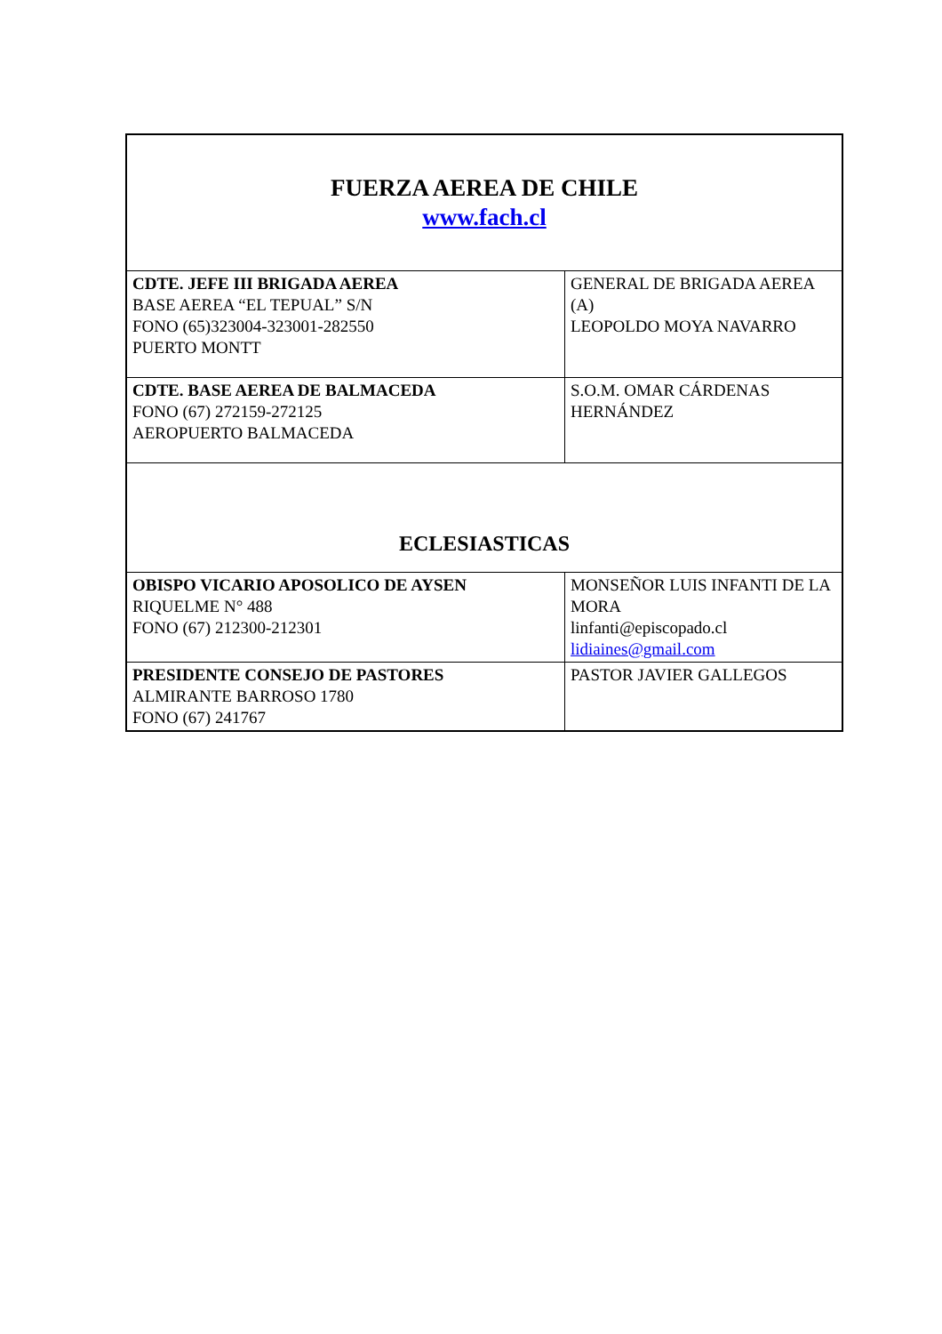| FUERZA AEREA DE CHILE www.fach.cl | |
| CDTE. JEFE III BRIGADA AEREA BASE AEREA “EL TEPUAL” S/N FONO (65)323004-323001-282550 PUERTO MONTT | GENERAL DE BRIGADA AEREA (A) LEOPOLDO MOYA NAVARRO |
| CDTE. BASE AEREA DE BALMACEDA FONO (67) 272159-272125 AEROPUERTO BALMACEDA | S.O.M. OMAR CÁRDENAS HERNÁNDEZ |
| ECLESIASTICAS | |
| OBISPO VICARIO APOSOLICO DE AYSEN RIQUELME N° 488 FONO (67) 212300-212301 | MONSEÑOR LUIS INFANTI DE LA MORA linfanti@episcopado.cl lidiaines@gmail.com |
| PRESIDENTE CONSEJO DE PASTORES ALMIRANTE BARROSO 1780 FONO (67) 241767 | PASTOR JAVIER GALLEGOS |